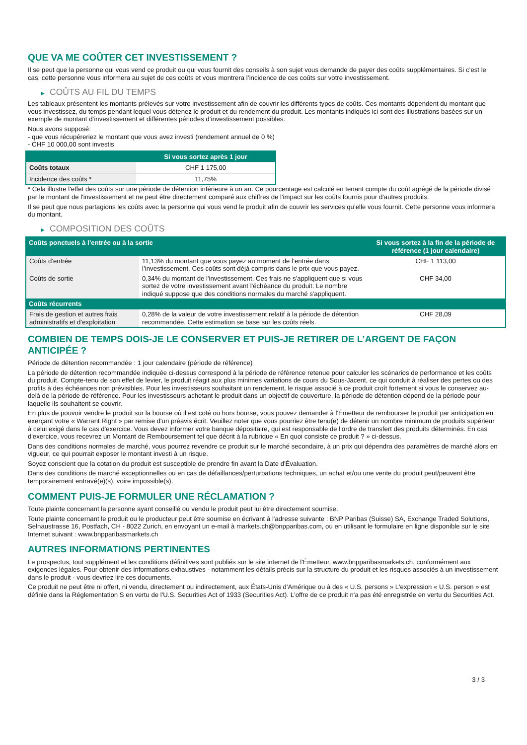QUE VA ME COÛTER CET INVESTISSEMENT ?
Il se peut que la personne qui vous vend ce produit ou qui vous fournit des conseils à son sujet vous demande de payer des coûts supplémentaires. Si c’est le cas, cette personne vous informera au sujet de ces coûts et vous montrera l’incidence de ces coûts sur votre investissement.
▶ COÛTS AU FIL DU TEMPS
Les tableaux présentent les montants prélevés sur votre investissement afin de couvrir les différents types de coûts. Ces montants dépendent du montant que vous investissez, du temps pendant lequel vous détenez le produit et du rendement du produit. Les montants indiqués ici sont des illustrations basées sur un exemple de montant d’investissement et différentes périodes d’investissement possibles.
Nous avons supposé:
- que vous récupéreriez le montant que vous avez investi (rendement annuel de 0 %)
- CHF 10 000,00 sont investis
| | Si vous sortez après 1 jour |
| --- | --- |
| Coûts totaux | CHF 1 175,00 |
| Incidence des coûts * | 11,75% |
* Cela illustre l'effet des coûts sur une période de détention inférieure à un an. Ce pourcentage est calculé en tenant compte du coût agrégé de la période divisé par le montant de l'investissement et ne peut être directement comparé aux chiffres de l'impact sur les coûts fournis pour d'autres produits.
Il se peut que nous partagions les coûts avec la personne qui vous vend le produit afin de couvrir les services qu’elle vous fournit. Cette personne vous informera du montant.
▶ COMPOSITION DES COÛTS
| Coûts ponctuels à l’entrée ou à la sortie | | Si vous sortez à la fin de la période de référence (1 jour calendaire) |
| --- | --- | --- |
| Coûts d'entrée | 11,13% du montant que vous payez au moment de l’entrée dans l’investissement. Ces coûts sont déjà compris dans le prix que vous payez. | CHF 1 113,00 |
| Coûts de sortie | 0,34% du montant de l'investissement. Ces frais ne s'appliquent que si vous sortez de votre investissement avant l'échéance du produit. Le nombre indiqué suppose que des conditions normales du marché s'appliquent. | CHF 34,00 |
| Coûts récurrents | | |
| Frais de gestion et autres frais administratifs et d’exploitation | 0,28% de la valeur de votre investissement relatif à la période de détention recommandée. Cette estimation se base sur les coûts réels. | CHF 28,09 |
COMBIEN DE TEMPS DOIS-JE LE CONSERVER ET PUIS-JE RETIRER DE L’ARGENT DE FAÇON ANTICIPÉE ?
Période de détention recommandée : 1 jour calendaire (période de référence)
La période de détention recommandée indiquée ci-dessus correspond à la période de référence retenue pour calculer les scénarios de performance et les coûts du produit. Compte-tenu de son effet de levier, le produit réagit aux plus minimes variations de cours du Sous-Jacent, ce qui conduit à réaliser des pertes ou des profits à des échéances non prévisibles. Pour les investisseurs souhaitant un rendement, le risque associé à ce produit croît fortement si vous le conservez au-delà de la période de référence. Pour les investisseurs achetant le produit dans un objectif de couverture, la période de détention dépend de la période pour laquelle ils souhaitent se couvrir.
En plus de pouvoir vendre le produit sur la bourse où il est coté ou hors bourse, vous pouvez demander à l'Émetteur de rembourser le produit par anticipation en exerçant votre « Warrant Right » par remise d'un préavis écrit. Veuillez noter que vous pourriez être tenu(e) de détenir un nombre minimum de produits supérieur à celui exigé dans le cas d'exercice. Vous devez informer votre banque dépositaire, qui est responsable de l'ordre de transfert des produits déterminés. En cas d'exercice, vous recevrez un Montant de Remboursement tel que décrit à la rubrique « En quoi consiste ce produit ? » ci-dessus.
Dans des conditions normales de marché, vous pourrez revendre ce produit sur le marché secondaire, à un prix qui dépendra des paramètres de marché alors en vigueur, ce qui pourrait exposer le montant investi à un risque.
Soyez conscient que la cotation du produit est susceptible de prendre fin avant la Date d'Évaluation.
Dans des conditions de marché exceptionnelles ou en cas de défaillances/perturbations techniques, un achat et/ou une vente du produit peut/peuvent être temporairement entravé(e)(s), voire impossible(s).
COMMENT PUIS-JE FORMULER UNE RÉCLAMATION ?
Toute plainte concernant la personne ayant conseillé ou vendu le produit peut lui être directement soumise.
Toute plainte concernant le produit ou le producteur peut être soumise en écrivant à l'adresse suivante : BNP Paribas (Suisse) SA, Exchange Traded Solutions, Selnaustrasse 16, Postfach, CH - 8022 Zurich, en envoyant un e-mail à markets.ch@bnpparibas.com, ou en utilisant le formulaire en ligne disponible sur le site Internet suivant : www.bnpparibasmarkets.ch
AUTRES INFORMATIONS PERTINENTES
Le prospectus, tout supplément et les conditions définitives sont publiés sur le site internet de l'Émetteur, www.bnpparibasmarkets.ch, conformément aux exigences légales. Pour obtenir des informations exhaustives - notamment les détails précis sur la structure du produit et les risques associés à un investissement dans le produit - vous devriez lire ces documents.
Ce produit ne peut être ni offert, ni vendu, directement ou indirectement, aux États-Unis d'Amérique ou à des « U.S. persons » L'expression « U.S. person » est définie dans la Réglementation S en vertu de l'U.S. Securities Act of 1933 (Securities Act). L'offre de ce produit n'a pas été enregistrée en vertu du Securities Act.
3 / 3